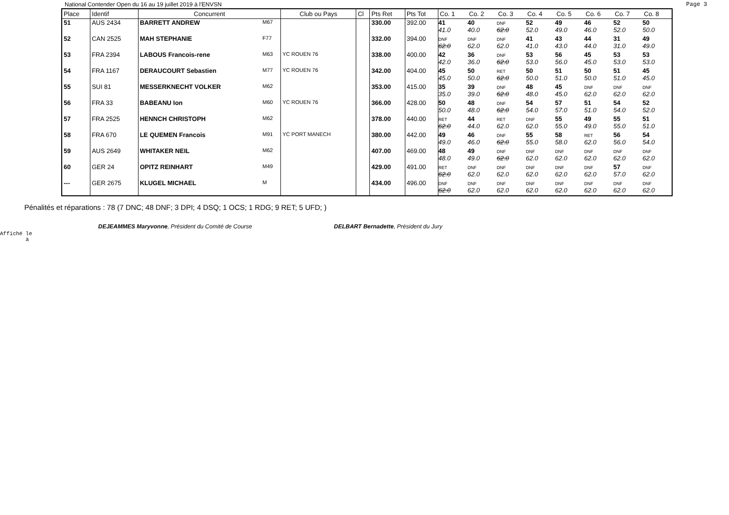National Contender Open du 16 au 19 juillet 2019 à l'ENVSN Page 3
| Place | Identif | Concurrent | | Club ou Pays | Cl | Pts Ret | Pts Tot | Co. 1 | Co. 2 | Co. 3 | Co. 4 | Co. 5 | Co. 6 | Co. 7 | Co. 8 |
| --- | --- | --- | --- | --- | --- | --- | --- | --- | --- | --- | --- | --- | --- | --- | --- |
| 51 | AUS 2434 | BARRETT ANDREW | M67 | | | 330.00 | 392.00 | 41 41.0 | 40 40.0 | DNF 62.0 | 52 52.0 | 49 49.0 | 46 46.0 | 52 52.0 | 50 50.0 |
| 52 | CAN 2525 | MAH STEPHANIE | F77 | | | 332.00 | 394.00 | DNF 62.0 | DNF 62.0 | DNF 62.0 | 41 41.0 | 43 43.0 | 44 44.0 | 31 31.0 | 49 49.0 |
| 53 | FRA 2394 | LABOUS Francois-rene | M63 | YC ROUEN 76 | | 338.00 | 400.00 | 42 42.0 | 36 36.0 | DNF 62.0 | 53 53.0 | 56 56.0 | 45 45.0 | 53 53.0 | 53 53.0 |
| 54 | FRA 1167 | DERAUCOURT Sebastien | M77 | YC ROUEN 76 | | 342.00 | 404.00 | 45 45.0 | 50 50.0 | RET 62.0 | 50 50.0 | 51 51.0 | 50 50.0 | 51 51.0 | 45 45.0 |
| 55 | SUI 81 | MESSERKNECHT VOLKER | M62 | | | 353.00 | 415.00 | 35 35.0 | 39 39.0 | DNF 62.0 | 48 48.0 | 45 45.0 | DNF 62.0 | DNF 62.0 | DNF 62.0 |
| 56 | FRA 33 | BABEANU Ion | M60 | YC ROUEN 76 | | 366.00 | 428.00 | 50 50.0 | 48 48.0 | DNF 62.0 | 54 54.0 | 57 57.0 | 51 51.0 | 54 54.0 | 52 52.0 |
| 57 | FRA 2525 | HENNCH CHRISTOPH | M62 | | | 378.00 | 440.00 | RET 62.0 | 44 44.0 | RET 62.0 | DNF 62.0 | 55 55.0 | 49 49.0 | 55 55.0 | 51 51.0 |
| 58 | FRA 670 | LE QUEMEN Francois | M91 | YC PORT MANECH | | 380.00 | 442.00 | 49 49.0 | 46 46.0 | DNF 62.0 | 55 55.0 | 58 58.0 | RET 62.0 | 56 56.0 | 54 54.0 |
| 59 | AUS 2649 | WHITAKER NEIL | M62 | | | 407.00 | 469.00 | 48 48.0 | 49 49.0 | DNF 62.0 | DNF 62.0 | DNF 62.0 | DNF 62.0 | DNF 62.0 | DNF 62.0 |
| 60 | GER 24 | OPITZ REINHART | M49 | | | 429.00 | 491.00 | RET 62.0 | DNF 62.0 | DNF 62.0 | DNF 62.0 | DNF 62.0 | DNF 62.0 | 57 57.0 | DNF 62.0 |
| --- | GER 2675 | KLUGEL MICHAEL | M | | | 434.00 | 496.00 | DNF 62.0 | DNF 62.0 | DNF 62.0 | DNF 62.0 | DNF 62.0 | DNF 62.0 | DNF 62.0 | DNF 62.0 |
Pénalités et réparations : 78 (7 DNC; 48 DNF; 3 DPI; 4 DSQ; 1 OCS; 1 RDG; 9 RET; 5 UFD; )
DEJEAMMES Maryvonne, Président du Comité de Course DELBART Bernadette, Président du Jury
Affiché le
à